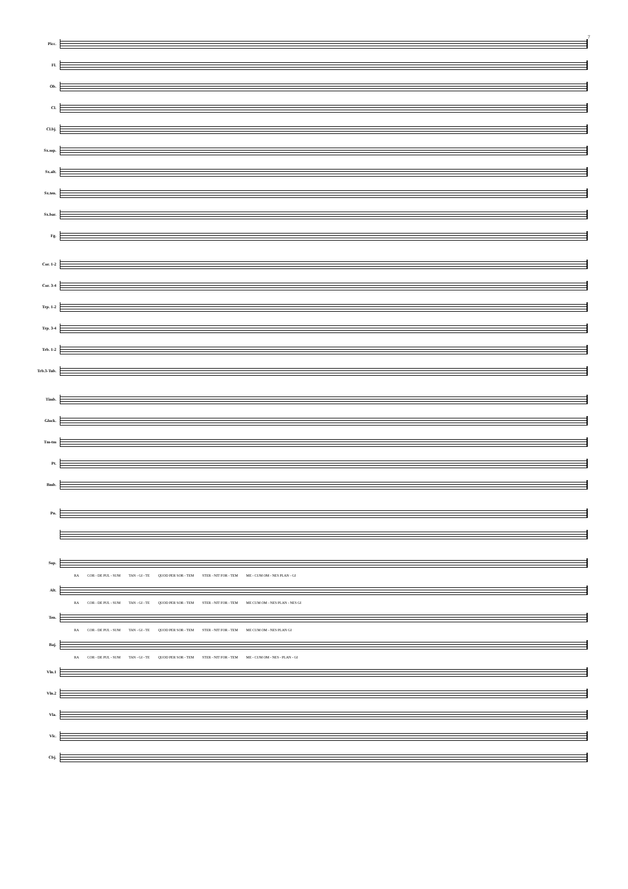7
Picc.
Fl.
Ob.
Cl.
Cl.bj.
Sx.sop.
Sx.alt.
Sx.ten.
Sx.bar.
Fg.
Cor. 1-2
Cor. 3-4
Trp. 1-2
Trp. 3-4
Trb. 1-2
Trb.3-Tub.
Timb.
Glock.
Tm-tm
Pt.
Bmb.
Pn.
Sop.
RA COR - DE PUL - SUM TAN - GI - TE QUOD PER SOR - TEM STER - NIT FOR - TEM ME - CUM OM - NES PLAN - GI
Alt.
RA COR - DE PUL - SUM TAN - GI - TE QUOD PER SOR - TEM STER - NIT FOR - TEM ME CUM OM - NES PLAN - NES GI
Ten.
RA COR - DE PUL - SUM TAN - GI - TE QUOD PER SOR - TEM STER - NIT FOR - TEM ME CUM OM - NES PLAN GI
Baj.
RA COR - DE PUL - SUM TAN - GI - TE QUOD PER SOR - TEM STER - NIT FOR - TEM ME - CUM OM - NES - PLAN - GI
Vln.1
Vln.2
Vla.
Vlc.
Cbj.